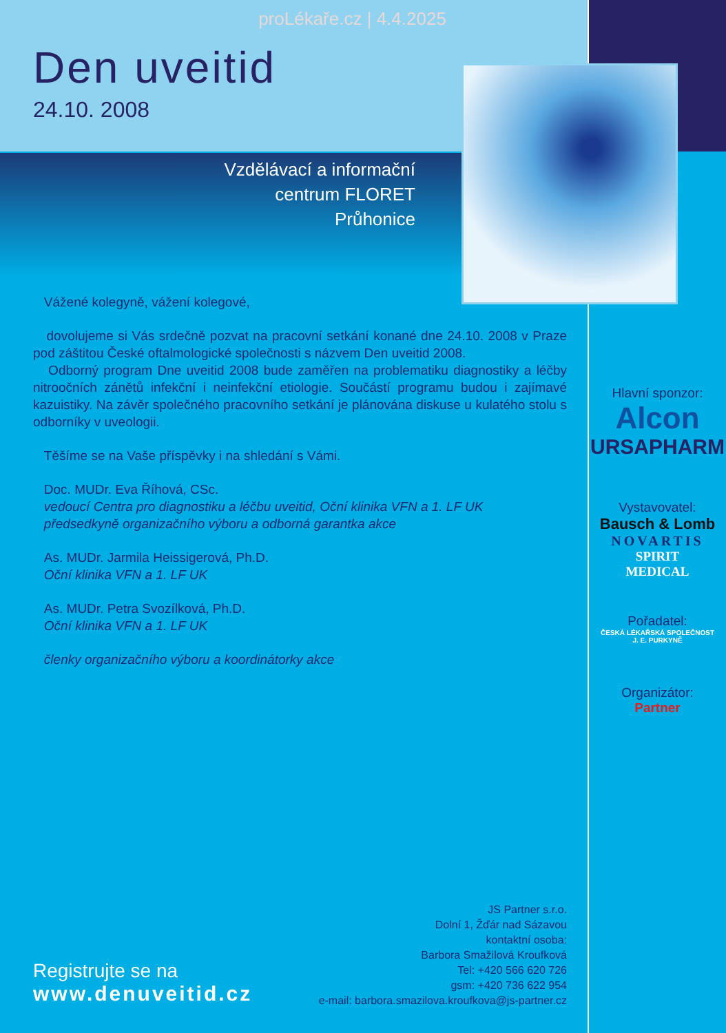proLékaře.cz | 4.4.2025
Den uveitid
24.10. 2008
Vzdělávací a informační
centrum FLORET
Průhonice
Vážené kolegyně, vážení kolegové,
dovolujeme si Vás srdečně pozvat na pracovní setkání konané dne 24.10. 2008 v Praze pod záštitou České oftalmologické společnosti s názvem Den uveitid 2008.
Odborný program Dne uveitid 2008 bude zaměřen na problematiku diagnostiky a léčby nitroočních zánětů infekční i neinfekční etiologie. Součástí programu budou i zajímavé kazuistiky. Na závěr společného pracovního setkání je plánována diskuse u kulatého stolu s odborníky v uveologii.
Těšíme se na Vaše příspěvky i na shledání s Vámi.
Doc. MUDr. Eva Říhová, CSc.
vedoucí Centra pro diagnostiku a léčbu uveitid, Oční klinika VFN a 1. LF UK
předsedkyně organizačního výboru a odborná garantka akce
As. MUDr. Jarmila Heissigerová, Ph.D.
Oční klinika VFN a 1. LF UK
As. MUDr. Petra Svozílková, Ph.D.
Oční klinika VFN a 1. LF UK
členky organizačního výboru a koordinátorky akce
JS Partner s.r.o.
Dolní 1, Žďár nad Sázavou
kontaktní osoba:
Barbora Smažilová Kroufková
Tel: +420 566 620 726
gsm: +420 736 622 954
e-mail: barbora.smazilova.kroufkova@js-partner.cz
Registrujte se na
www.denuveitid.cz
Hlavní sponzor:
Alcon
URSAPHARM
Vystavovatel:
Bausch & Lomb
NOVARTIS
SPIRIT
MEDICAL
Pořadatel:
ČESKÁ LÉKAŘSKÁ SPOLEČNOST
J. E. PURKYNĚ
Organizátor:
Partner